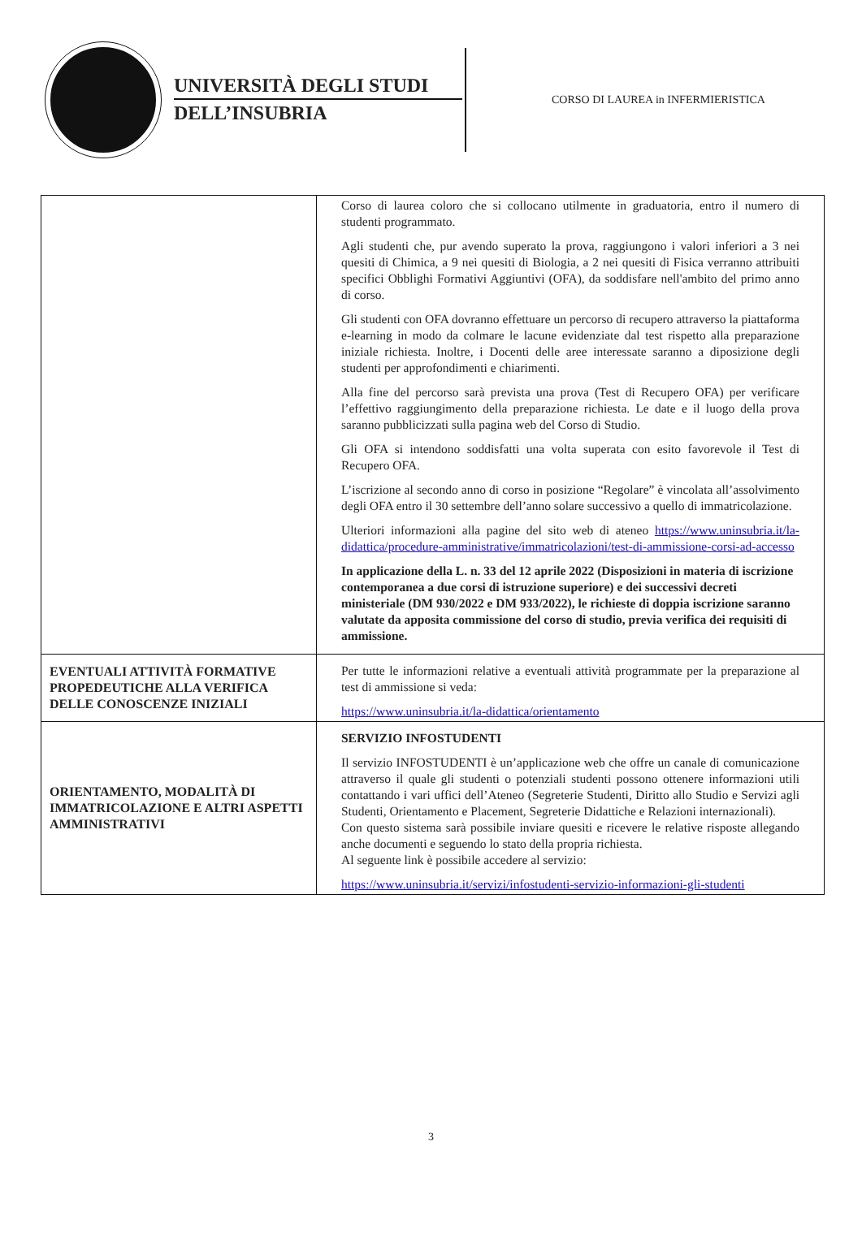UNIVERSITÀ DEGLI STUDI
DELL’INSUBRIA
CORSO DI LAUREA in INFERMIERISTICA
| | Corso di laurea coloro che si collocano utilmente in graduatoria, entro il numero di studenti programmato. Agli studenti che, pur avendo superato la prova, raggiungono i valori inferiori a 3 nei quesiti di Chimica, a 9 nei quesiti di Biologia, a 2 nei quesiti di Fisica verranno attribuiti specifici Obblighi Formativi Aggiuntivi (OFA), da soddisfare nell'ambito del primo anno di corso. Gli studenti con OFA dovranno effettuare un percorso di recupero attraverso la piattaforma e-learning in modo da colmare le lacune evidenziate dal test rispetto alla preparazione iniziale richiesta. Inoltre, i Docenti delle aree interessate saranno a diposizione degli studenti per approfondimenti e chiarimenti. Alla fine del percorso sarà prevista una prova (Test di Recupero OFA) per verificare l’effettivo raggiungimento della preparazione richiesta. Le date e il luogo della prova saranno pubblicizzati sulla pagina web del Corso di Studio. Gli OFA si intendono soddisfatti una volta superata con esito favorevole il Test di Recupero OFA. L’iscrizione al secondo anno di corso in posizione “Regolare” è vincolata all’assolvimento degli OFA entro il 30 settembre dell’anno solare successivo a quello di immatricolazione. Ulteriori informazioni alla pagine del sito web di ateneo https://www.uninsubria.it/la-didattica/procedure-amministrative/immatricolazioni/test-di-ammissione-corsi-ad-accesso In applicazione della L. n. 33 del 12 aprile 2022 (Disposizioni in materia di iscrizione contemporanea a due corsi di istruzione superiore) e dei successivi decreti ministeriale (DM 930/2022 e DM 933/2022), le richieste di doppia iscrizione saranno valutate da apposita commissione del corso di studio, previa verifica dei requisiti di ammissione. |
| EVENTUALI ATTIVITÀ FORMATIVE PROPEDEUTICHE ALLA VERIFICA DELLE CONOSCENZE INIZIALI | Per tutte le informazioni relative a eventuali attività programmate per la preparazione al test di ammissione si veda: https://www.uninsubria.it/la-didattica/orientamento |
| ORIENTAMENTO, MODALITÀ DI IMMATRICOLAZIONE E ALTRI ASPETTI AMMINISTRATIVI | SERVIZIO INFOSTUDENTI Il servizio INFOSTUDENTI è un’applicazione web che offre un canale di comunicazione attraverso il quale gli studenti o potenziali studenti possono ottenere informazioni utili contattando i vari uffici dell’Ateneo (Segreterie Studenti, Diritto allo Studio e Servizi agli Studenti, Orientamento e Placement, Segreterie Didattiche e Relazioni internazionali). Con questo sistema sarà possibile inviare quesiti e ricevere le relative risposte allegando anche documenti e seguendo lo stato della propria richiesta. Al seguente link è possibile accedere al servizio: https://www.uninsubria.it/servizi/infostudenti-servizio-informazioni-gli-studenti |
3